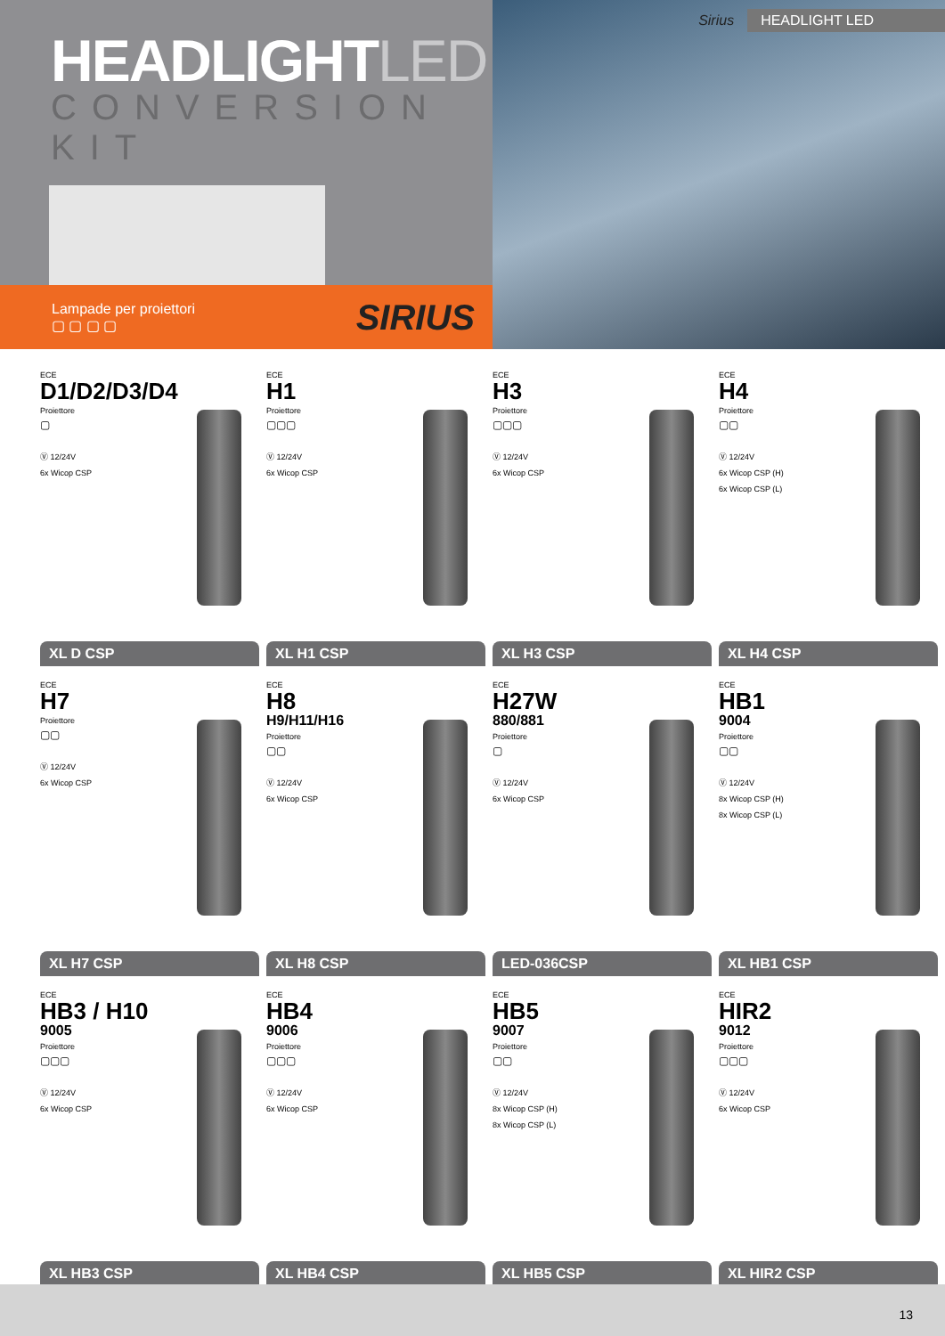HEADLIGHTLED
CONVERSION KIT
Lampade per proiettori
▢ ▢ ▢ ▢
SIRIUS
Sirius HEADLIGHT LED
ECE
D1/D2/D3/D4
Proiettore
▢
Ⓥ 12/24V
6x Wicop CSP
XL D CSP
ECE
H1
Proiettore
▢▢▢
Ⓥ 12/24V
6x Wicop CSP
XL H1 CSP
ECE
H3
Proiettore
▢▢▢
Ⓥ 12/24V
6x Wicop CSP
XL H3 CSP
ECE
H4
Proiettore
▢▢
Ⓥ 12/24V
6x Wicop CSP (H)
6x Wicop CSP (L)
XL H4 CSP
ECE
H7
Proiettore
▢▢
Ⓥ 12/24V
6x Wicop CSP
XL H7 CSP
ECE
H8
H9/H11/H16
Proiettore
▢▢
Ⓥ 12/24V
6x Wicop CSP
XL H8 CSP
ECE
H27W
880/881
Proiettore
▢
Ⓥ 12/24V
6x Wicop CSP
LED-036CSP
ECE
HB1
9004
Proiettore
▢▢
Ⓥ 12/24V
8x Wicop CSP (H)
8x Wicop CSP (L)
XL HB1 CSP
ECE
HB3 / H10
9005
Proiettore
▢▢▢
Ⓥ 12/24V
6x Wicop CSP
XL HB3 CSP
ECE
HB4
9006
Proiettore
▢▢▢
Ⓥ 12/24V
6x Wicop CSP
XL HB4 CSP
ECE
HB5
9007
Proiettore
▢▢
Ⓥ 12/24V
8x Wicop CSP (H)
8x Wicop CSP (L)
XL HB5 CSP
ECE
HIR2
9012
Proiettore
▢▢▢
Ⓥ 12/24V
6x Wicop CSP
XL HIR2 CSP
13